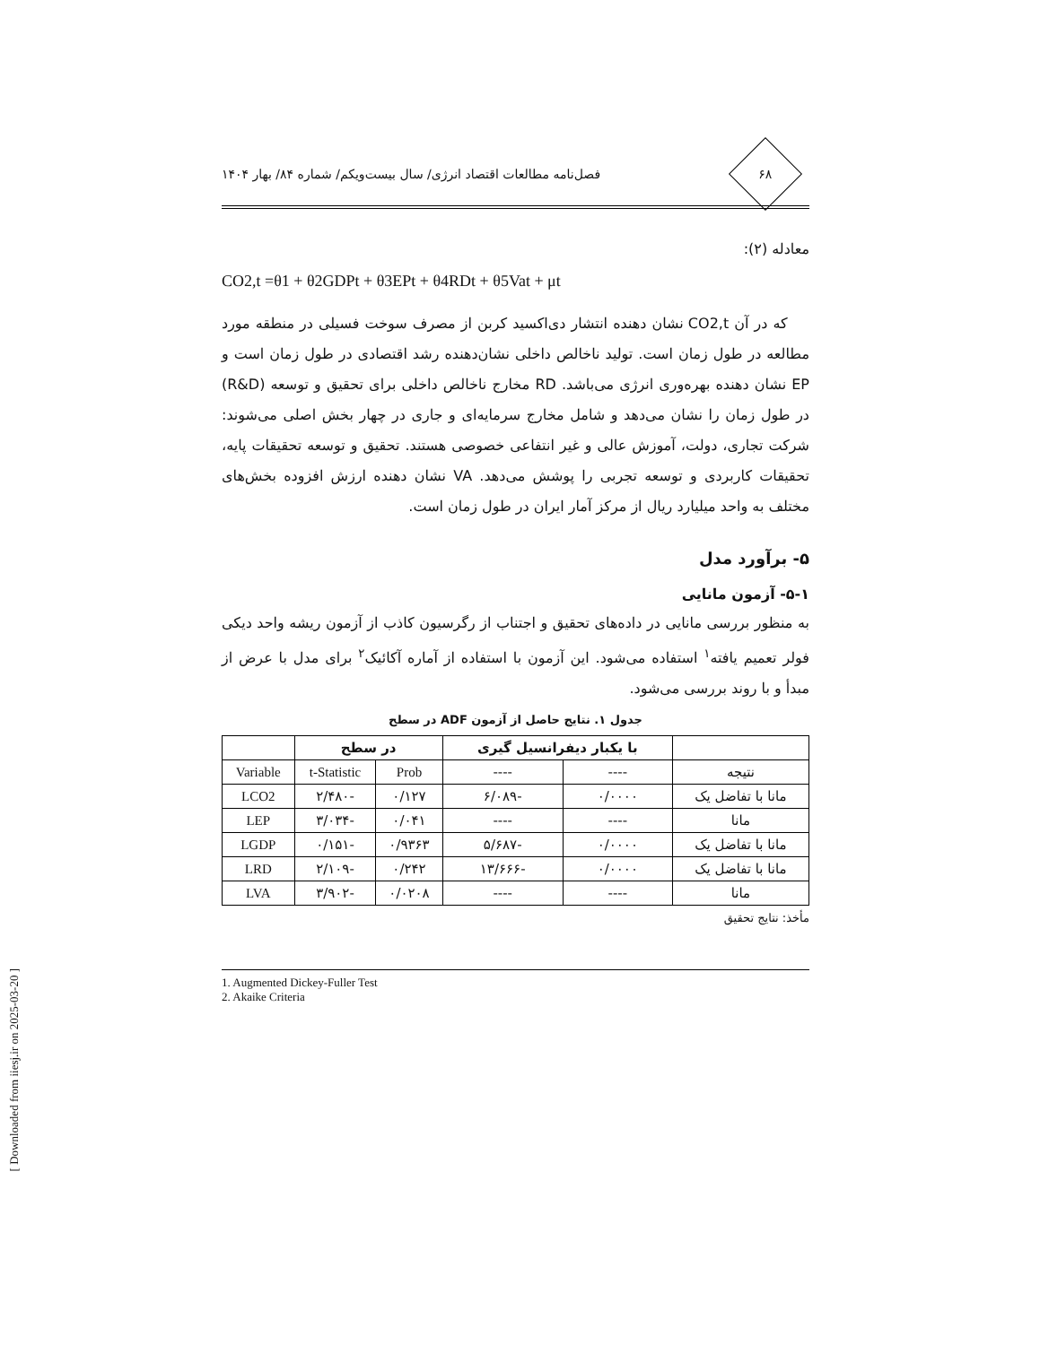[ Downloaded from iiesj.ir on 2025-03-20 ]
۶۸
فصل‌نامه مطالعات اقتصاد انرژی/ سال بیست‌ویکم/ شماره ۸۴/ بهار ۱۴۰۴
معادله (۲):
CO2,t =θ1 + θ2GDPt + θ3EPt + θ4RDt + θ5Vat + μt
که در آن CO2,t نشان دهنده انتشار دی‌اکسید کربن از مصرف سوخت فسیلی در منطقه مورد مطالعه در طول زمان است. تولید ناخالص داخلی نشان‌دهنده رشد اقتصادی در طول زمان است و EP نشان دهنده بهره‌وری انرژی می‌باشد. RD مخارج ناخالص داخلی برای تحقیق و توسعه (R&D) در طول زمان را نشان می‌دهد و شامل مخارج سرمایه‌ای و جاری در چهار بخش اصلی می‌شوند: شرکت تجاری، دولت، آموزش عالی و غیر انتفاعی خصوصی هستند. تحقیق و توسعه تحقیقات پایه، تحقیقات کاربردی و توسعه تجربی را پوشش می‌دهد. VA نشان دهنده ارزش افزوده بخش‌های مختلف به واحد میلیارد ریال از مرکز آمار ایران در طول زمان است.
۵- برآورد مدل
۵-۱- آزمون مانایی
به منظور بررسی مانایی در داده‌های تحقیق و اجتناب از رگرسیون کاذب از آزمون ریشه واحد دیکی فولر تعمیم یافته<sup>۱</sup> استفاده می‌شود. این آزمون با استفاده از آماره آکائیک<sup>۲</sup> برای مدل با عرض از مبدأ و با روند بررسی می‌شود.
جدول ۱. نتایج حاصل از آزمون ADF در سطح
| | با یکبار دیفرانسیل گیری | | در سطح | | |
| --- | --- | --- | --- | --- | --- |
| نتیجه | ---- | ---- | Prob | t-Statistic | Variable |
| مانا با تفاضل یک | ۰/۰۰۰۰ | -۶/۰۸۹ | ۰/۱۲۷ | -۲/۴۸۰ | LCO2 |
| مانا | ---- | ---- | ۰/۰۴۱ | -۳/۰۳۴ | LEP |
| مانا با تفاضل یک | ۰/۰۰۰۰ | -۵/۶۸۷ | ۰/۹۳۶۳ | -۰/۱۵۱ | LGDP |
| مانا با تفاضل یک | ۰/۰۰۰۰ | -۱۳/۶۶۶ | ۰/۲۴۲ | -۲/۱۰۹ | LRD |
| مانا | ---- | ---- | ۰/۰۲۰۸ | -۳/۹۰۲ | LVA |
مأخذ: نتایج تحقیق
1. Augmented Dickey-Fuller Test
2. Akaike Criteria